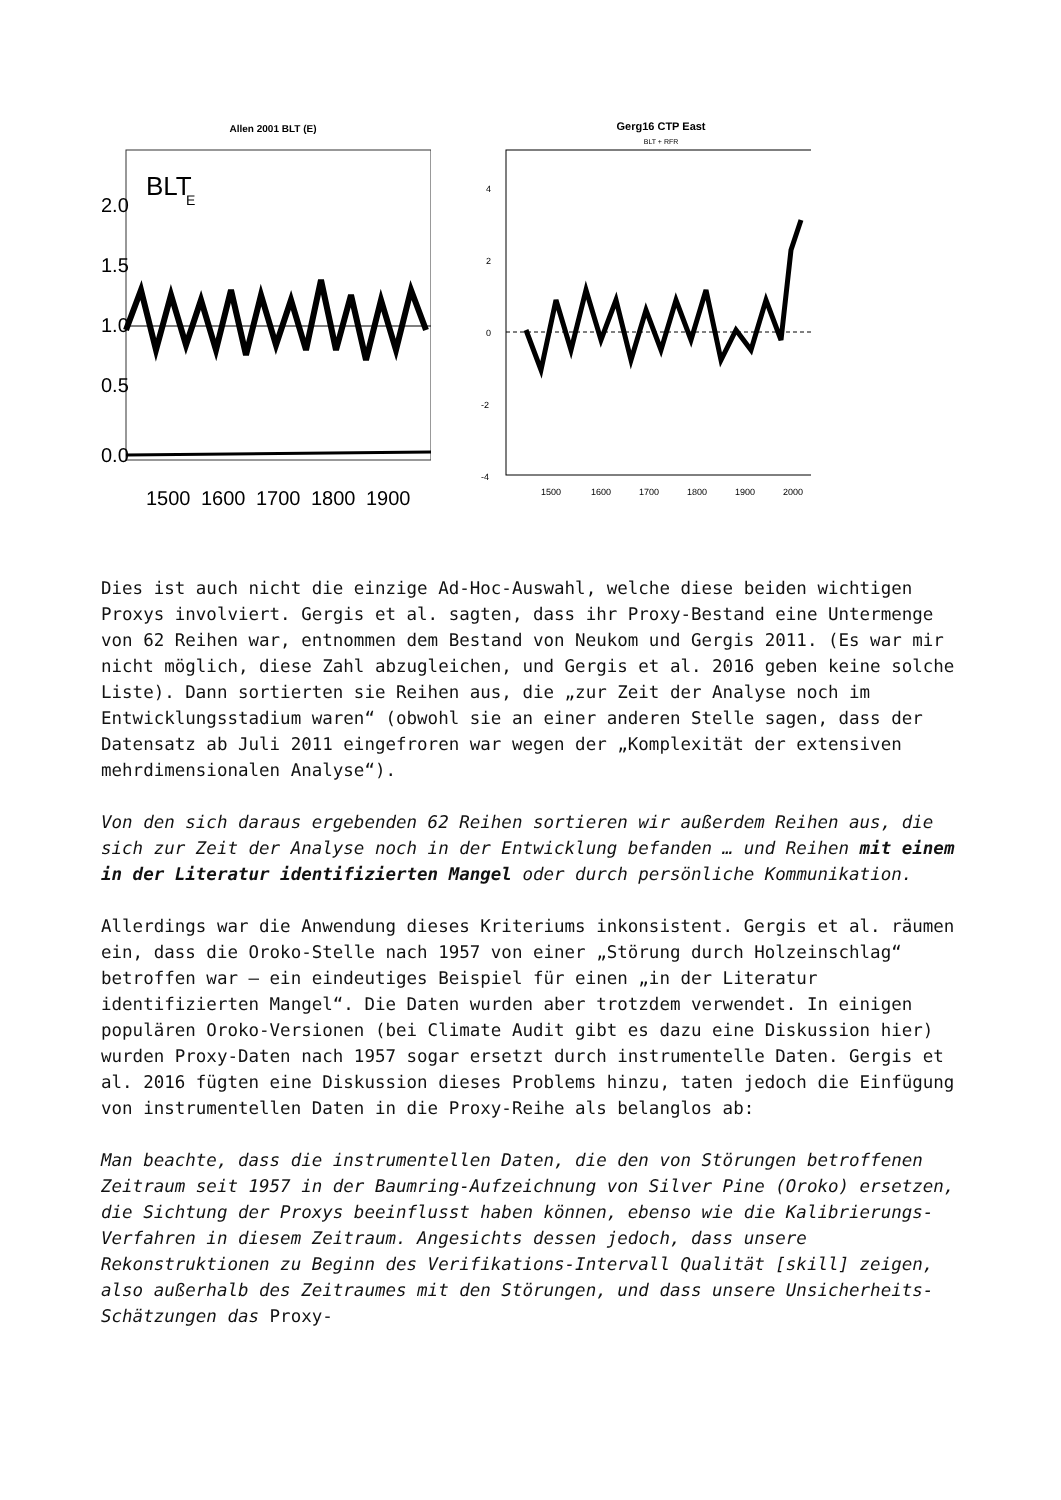Allen 2001 BLT (E)
BLT
E
2.0
1.5
1.0
0.5
0.0
1500
1600
1700
1800
1900
Gerg16 CTP East
BLT + RFR
4
2
0
-2
-4
1500
1600
1700
1800
1900
2000
Dies ist auch nicht die einzige Ad-Hoc-Auswahl, welche diese beiden wichtigen Proxys involviert. Gergis et al. sagten, dass ihr Proxy-Bestand eine Untermenge von 62 Reihen war, entnommen dem Bestand von Neukom und Gergis 2011. (Es war mir nicht möglich, diese Zahl abzugleichen, und Gergis et al. 2016 geben keine solche Liste). Dann sortierten sie Reihen aus, die „zur Zeit der Analyse noch im Entwicklungsstadium waren“ (obwohl sie an einer anderen Stelle sagen, dass der Datensatz ab Juli 2011 eingefroren war wegen der „Komplexität der extensiven mehrdimensionalen Analyse“).
Von den sich daraus ergebenden 62 Reihen sortieren wir außerdem Reihen aus, die sich zur Zeit der Analyse noch in der Entwicklung befanden … und Reihen mit einem in der Literatur identifizierten Mangel oder durch persönliche Kommunikation.
Allerdings war die Anwendung dieses Kriteriums inkonsistent. Gergis et al. räumen ein, dass die Oroko-Stelle nach 1957 von einer „Störung durch Holzeinschlag“ betroffen war – ein eindeutiges Beispiel für einen „in der Literatur identifizierten Mangel“. Die Daten wurden aber trotzdem verwendet. In einigen populären Oroko-Versionen (bei Climate Audit gibt es dazu eine Diskussion hier) wurden Proxy-Daten nach 1957 sogar ersetzt durch instrumentelle Daten. Gergis et al. 2016 fügten eine Diskussion dieses Problems hinzu, taten jedoch die Einfügung von instrumentellen Daten in die Proxy-Reihe als belanglos ab:
Man beachte, dass die instrumentellen Daten, die den von Störungen betroffenen Zeitraum seit 1957 in der Baumring-Aufzeichnung von Silver Pine (Oroko) ersetzen, die Sichtung der Proxys beeinflusst haben können, ebenso wie die Kalibrierungs-Verfahren in diesem Zeitraum. Angesichts dessen jedoch, dass unsere Rekonstruktionen zu Beginn des Verifikations-Intervall Qualität [skill] zeigen, also außerhalb des Zeitraumes mit den Störungen, und dass unsere Unsicherheits-Schätzungen das Proxy-